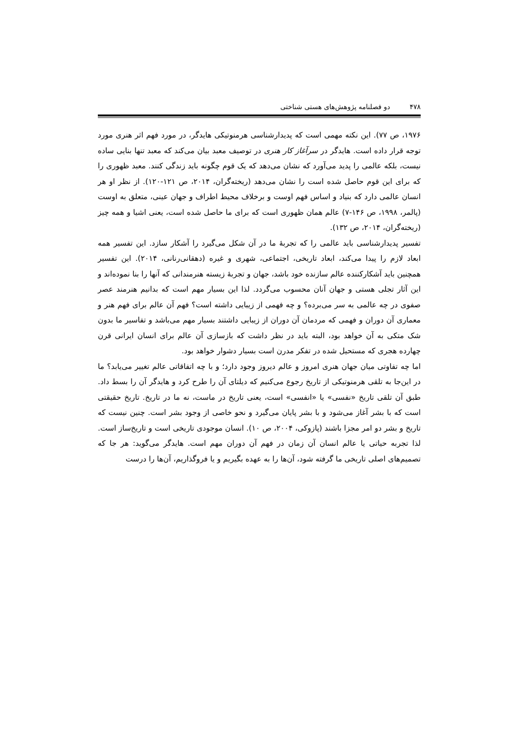۴۷۸ دو فصلنامه پژوهش‌های هستی شناختی
۱۹۷۶، ص ۷۷). این نکته مهمی است که پدیدارشناسی هرمنوتیکی هایدگر، در مورد فهم اثر هنری مورد توجه قرار داده است. هایدگر در سرآغاز کار هنری در توصیف معبد بیان می‌کند که معبد تنها بنایی ساده نیست، بلکه عالمی را پدید می‌آورد که نشان می‌دهد که یک قوم چگونه باید زندگی کنند. معبد ظهوری را که برای این قوم حاصل شده است را نشان می‌دهد (ریخته‌گران، ۲۰۱۴، ص ۱۲۱-۱۲۰). از نظر او هر انسان عالمی دارد که بنیاد و اساس فهم اوست و برخلاف محیط اطراف و جهان عینی، متعلق به اوست (پالمر، ۱۹۹۸، ص ۱۴۶-۷) عالم همان ظهوری است که برای ما حاصل شده است، یعنی اشیا و همه چیز (ریخته‌گران، ۲۰۱۴، ص ۱۳۲).
تفسیر پدیدارشناسی باید عالمی را که تجربهٔ ما در آن شکل می‌گیرد را آشکار سازد. این تفسیر همه ابعاد لازم را پیدا می‌کند، ابعاد تاریخی، اجتماعی، شهری و غیره (دهقانی‌رنانی، ۲۰۱۴). این تفسیر همچنین باید آشکارکننده عالم سازنده خود باشد، جهان و تجربهٔ زیسته هنرمندانی که آنها را بنا نموده‌اند و این آثار تجلی هستی و جهان آنان محسوب می‌گردد. لذا این بسیار مهم است که بدانیم هنرمند عصر صفوی در چه عالمی به سر می‌برده؟ و چه فهمی از زیبایی داشته است؟ فهم آن عالم برای فهم هنر و معماری آن دوران و فهمی که مردمان آن دوران از زیبایی داشتند بسیار مهم می‌باشد و تفاسیر ما بدون شک متکی به آن خواهد بود، البته باید در نظر داشت که بازسازی آن عالم برای انسان ایرانی قرن چهارده هجری که مستحیل شده در تفکر مدرن است بسیار دشوار خواهد بود.
اما چه تفاوتی میان جهان هنری امروز و عالم دیروز وجود دارد؛ و با چه اتفاقاتی عالم تغییر می‌یابد؟ ما در این‌جا به تلقی هرمنوتیکی از تاریخ رجوع می‌کنیم که دیلتای آن را طرح کرد و هایدگر آن را بسط داد. طبق آن تلقی تاریخ «نفسی» یا «انفسی» است، یعنی تاریخ در ماست، نه ما در تاریخ. تاریخ حقیقتی است که با بشر آغاز می‌شود و با بشر پایان می‌گیرد و نحو خاصی از وجود بشر است. چنین نیست که تاریخ و بشر دو امر مجزا باشند (پازوکی، ۲۰۰۴، ص ۱۰). انسان موجودی تاریخی است و تاریخ‌ساز است. لذا تجربه حیاتی یا عالم انسان آن زمان در فهم آن دوران مهم است. هایدگر می‌گوید: هر جا که تصمیم‌های اصلی تاریخی ما گرفته شود، آن‌ها را به عهده بگیریم و یا فروگذاریم، آن‌ها را درست